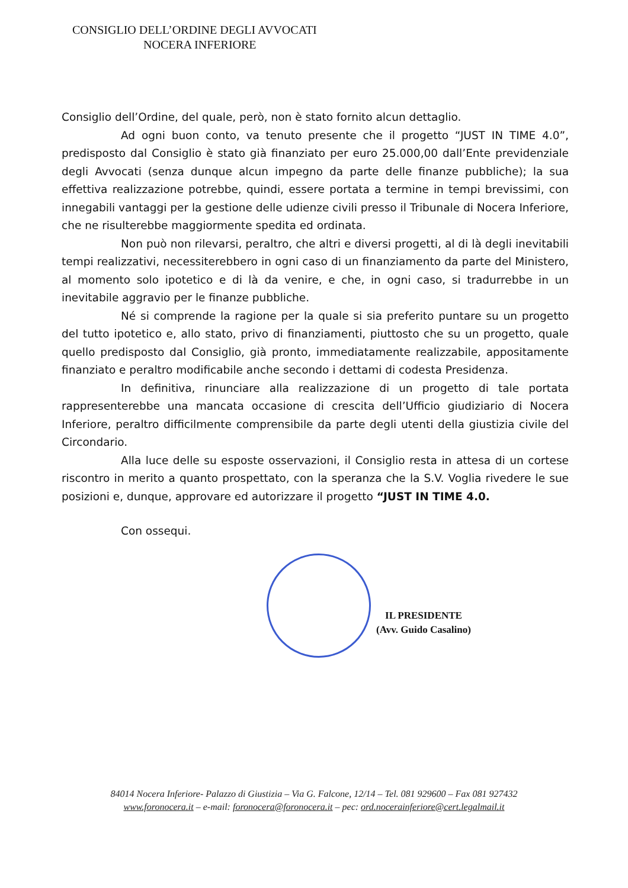CONSIGLIO DELL’ORDINE DEGLI AVVOCATI
NOCERA INFERIORE
Consiglio dell’Ordine, del quale, però, non è stato fornito alcun dettaglio.
Ad ogni buon conto, va tenuto presente che il progetto “JUST IN TIME 4.0”, predisposto dal Consiglio è stato già finanziato per euro 25.000,00 dall’Ente previdenziale degli Avvocati (senza dunque alcun impegno da parte delle finanze pubbliche); la sua effettiva realizzazione potrebbe, quindi, essere portata a termine in tempi brevissimi, con innegabili vantaggi per la gestione delle udienze civili presso il Tribunale di Nocera Inferiore, che ne risulterebbe maggiormente spedita ed ordinata.
Non può non rilevarsi, peraltro, che altri e diversi progetti, al di là degli inevitabili tempi realizzativi, necessiterebbero in ogni caso di un finanziamento da parte del Ministero, al momento solo ipotetico e di là da venire, e che, in ogni caso, si tradurrebbe in un inevitabile aggravio per le finanze pubbliche.
Né si comprende la ragione per la quale si sia preferito puntare su un progetto del tutto ipotetico e, allo stato, privo di finanziamenti, piuttosto che su un progetto, quale quello predisposto dal Consiglio, già pronto, immediatamente realizzabile, appositamente finanziato e peraltro modificabile anche secondo i dettami di codesta Presidenza.
In definitiva, rinunciare alla realizzazione di un progetto di tale portata rappresenterebbe una mancata occasione di crescita dell’Ufficio giudiziario di Nocera Inferiore, peraltro difficilmente comprensibile da parte degli utenti della giustizia civile del Circondario.
Alla luce delle su esposte osservazioni, il Consiglio resta in attesa di un cortese riscontro in merito a quanto prospettato, con la speranza che la S.V. Voglia rivedere le sue posizioni e, dunque, approvare ed autorizzare il progetto “JUST IN TIME 4.0.
Con ossequi.
IL PRESIDENTE
(Avv. Guido Casalino)
84014 Nocera Inferiore- Palazzo di Giustizia – Via G. Falcone, 12/14 – Tel. 081 929600 – Fax 081 927432
www.foronocera.it – e-mail: foronocera@foronocera.it – pec: ord.nocerainferiore@cert.legalmail.it